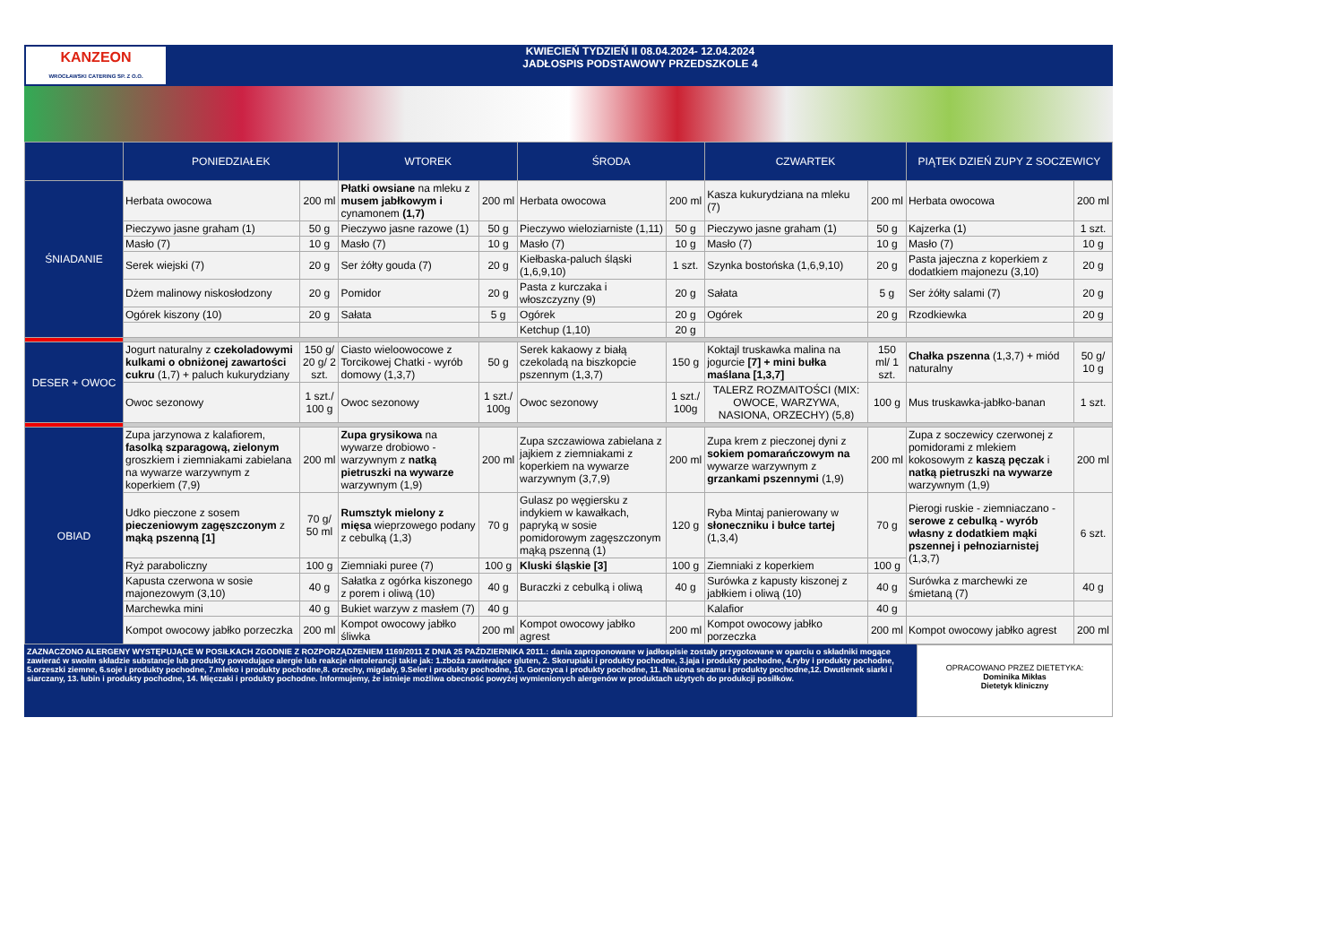KANZEON
WROCŁAWSKI CATERING SP. Z O.O.
KWIECIEŃ TYDZIEŃ II 08.04.2024- 12.04.2024
JADŁOSPIS PODSTAWOWY PRZEDSZKOLE 4
| | PONIEDZIAŁEK | | WTOREK | | ŚRODA | | CZWARTEK | | PIĄTEK DZIEŃ ZUPY Z SOCZEWICY | |
| --- | --- | --- | --- | --- | --- | --- | --- | --- | --- | --- |
| ŚNIADANIE | Herbata owocowa | 200 ml | Płatki owsiane na mleku z musem jabłkowym i cynamonem (1,7) | 200 ml | Herbata owocowa | 200 ml | Kasza kukurydziana na mleku (7) | 200 ml | Herbata owocowa | 200 ml |
| | Pieczywo jasne graham (1) | 50 g | Pieczywo jasne razowe (1) | 50 g | Pieczywo wieloziarniste (1,11) | 50 g | Pieczywo jasne graham (1) | 50 g | Kajzerka (1) | 1 szt. |
| | Masło (7) | 10 g | Masło (7) | 10 g | Masło (7) | 10 g | Masło (7) | 10 g | Masło (7) | 10 g |
| | Serek wiejski (7) | 20 g | Ser żółty gouda (7) | 20 g | Kiełbaska-paluch śląski (1,6,9,10) | 1 szt. | Szynka bostońska (1,6,9,10) | 20 g | Pasta jajeczna z koperkiem z dodatkiem majonezu (3,10) | 20 g |
| | Dżem malinowy niskosłodzony | 20 g | Pomidor | 20 g | Pasta z kurczaka i włoszczyzny (9) | 20 g | Sałata | 5 g | Ser żółty salami (7) | 20 g |
| | Ogórek kiszony (10) | 20 g | Sałata | 5 g | Ogórek | 20 g | Ogórek | 20 g | Rzodkiewka | 20 g |
| | | | | | Ketchup (1,10) | 20 g | | | | |
| DESER + OWOC | Jogurt naturalny z czekoladowymi kulkami o obniżonej zawartości cukru (1,7) + paluch kukurydziany | 150 g/ 20 g/ 2 szt. | Ciasto wieloowocowe z Torcikowej Chatki - wyrób domowy (1,3,7) | 50 g | Serek kakaowy z białą czekoladą na biszkopcie pszennym (1,3,7) | 150 g | Koktajl truskawka malina na jogurcie [7] + mini bułka maślana [1,3,7] | 150 ml/ 1 szt. | Chałka pszenna (1,3,7) + miód naturalny | 50 g/ 10 g |
| | Owoc sezonowy | 1 szt./ 100 g | Owoc sezonowy | 1 szt./ 100g | Owoc sezonowy | 1 szt./ 100g | TALERZ ROZMAITOŚCI (MIX: OWOCE, WARZYWA, NASIONA, ORZECHY) (5,8) | 100 g | Mus truskawka-jabłko-banan | 1 szt. |
| OBIAD | Zupa jarzynowa z kalafiorem, fasolką szparagową, zielonym groszkiem i ziemniakami zabielana na wywarze warzywnym z koperkiem (7,9) | 200 ml | Zupa grysikowa na wywarze drobiowo -warzywnym z natką pietruszki na wywarze warzywnym (1,9) | 200 ml | Zupa szczawiowa zabielana z jajkiem z ziemniakami z koperkiem na wywarze warzywnym (3,7,9) | 200 ml | Zupa krem z pieczonej dyni z sokiem pomarańczowym na wywarze warzywnym z grzankami pszennymi (1,9) | 200 ml | Zupa z soczewicy czerwonej z pomidorami z mlekiem kokosowym z kaszą pęczak i natką pietruszki na wywarze warzywnym (1,9) | 200 ml |
| | Udko pieczone z sosem pieczeniowym zagęszczonym z mąką pszenną [1] | 70 g/ 50 ml | Rumsztyk mielony z mięsa wieprzowego podany z cebulką (1,3) | 70 g | Gulasz po węgiersku z indykiem w kawałkach, papryką w sosie pomidorowym zagęszczonym mąką pszenną (1) | 120 g | Ryba Mintaj panierowany w słoneczniku i bułce tartej (1,3,4) | 70 g | Pierogi ruskie - ziemniaczano - serowe z cebulką - wyrób własny z dodatkiem mąki pszennej i pełnoziarnistej (1,3,7) | 6 szt. |
| | Ryż paraboliczny | 100 g | Ziemniaki puree (7) | 100 g | Kluski śląskie [3] | 100 g | Ziemniaki z koperkiem | 100 g | | |
| | Kapusta czerwona w sosie majonezowym (3,10) | 40 g | Sałatka z ogórka kiszonego z porem i oliwą (10) | 40 g | Buraczki z cebulką i oliwą | 40 g | Surówka z kapusty kiszonej z jabłkiem i oliwą (10) | 40 g | Surówka z marchewki ze śmietaną (7) | 40 g |
| | Marchewka mini | 40 g | Bukiet warzyw z masłem (7) | 40 g | | | Kalafior | 40 g | | |
| | Kompot owocowy jabłko porzeczka | 200 ml | Kompot owocowy jabłko śliwka | 200 ml | Kompot owocowy jabłko agrest | 200 ml | Kompot owocowy jabłko porzeczka | 200 ml | Kompot owocowy jabłko agrest | 200 ml |
ZAZNACZONO ALERGENY WYSTĘPUJĄCE W POSIŁKACH ZGODNIE Z ROZPORZĄDZENIEM 1169/2011 Z DNIA 25 PAŹDZIERNIKA 2011.: dania zaproponowane w jadłospisie zostały przygotowane w oparciu o składniki mogące zawierać w swoim składzie substancje lub produkty powodujące alergie lub reakcje nietolerancji takie jak: 1.zboża zawierające gluten, 2. Skorupiaki i produkty pochodne, 3.jaja i produkty pochodne, 4.ryby i produkty pochodne, 5.orzeszki ziemne, 6.soje i produkty pochodne, 7.mleko i produkty pochodne,8. orzechy, migdały, 9.Seler i produkty pochodne, 10. Gorczyca i produkty pochodne, 11. Nasiona sezamu i produkty pochodne,12. Dwutlenek siarki i siarczany, 13. łubin i produkty pochodne, 14. Mięczaki i produkty pochodne. Informujemy, że istnieje możliwa obecność powyżej wymienionych alergenów w produktach użytych do produkcji posiłków.
OPRACOWANO PRZEZ DIETETYKA:
Dominika Mikłas
Dietetyk kliniczny